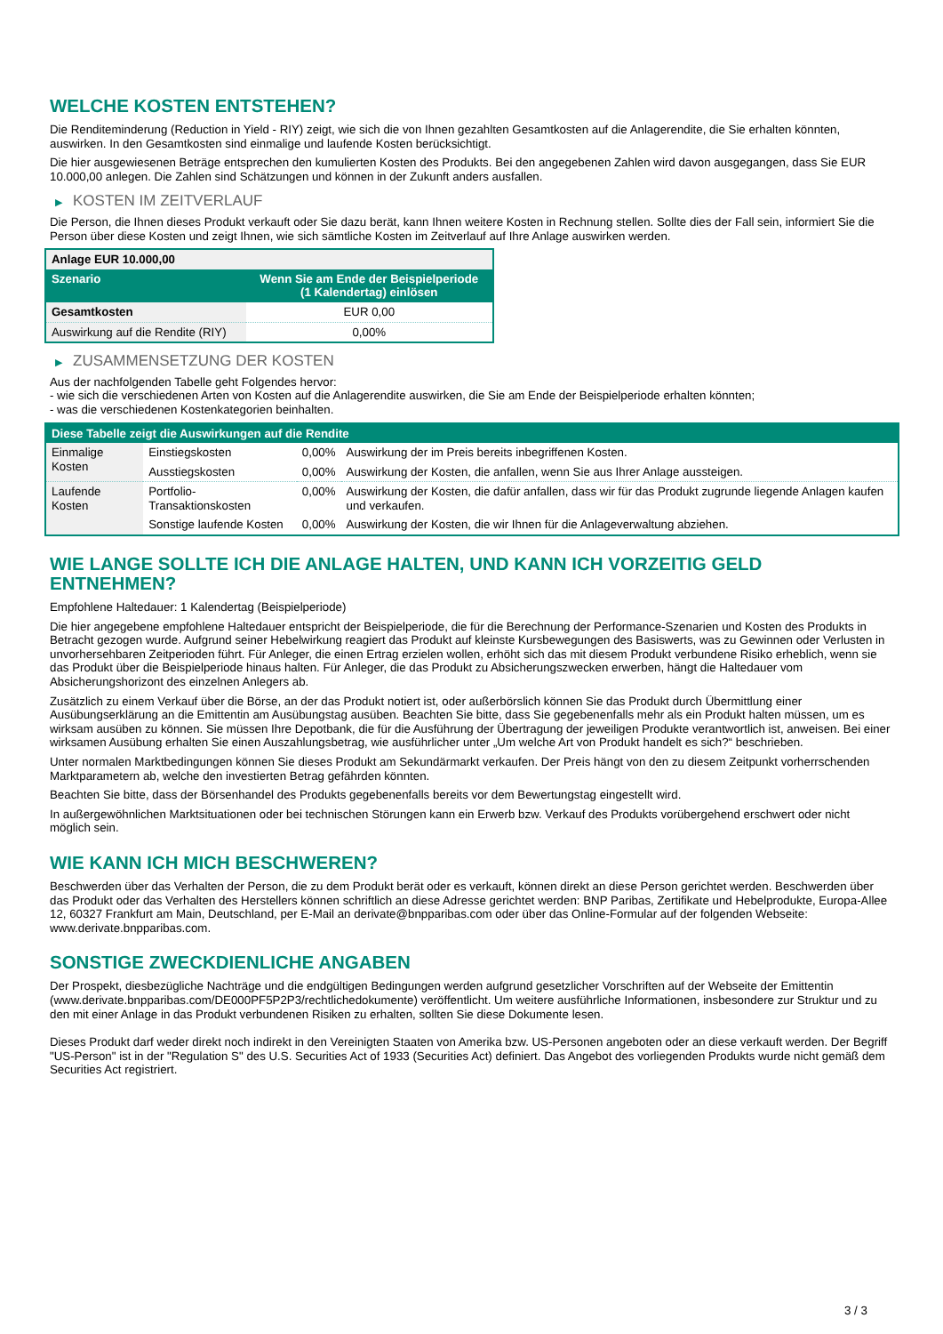WELCHE KOSTEN ENTSTEHEN?
Die Renditeminderung (Reduction in Yield - RIY) zeigt, wie sich die von Ihnen gezahlten Gesamtkosten auf die Anlagerendite, die Sie erhalten könnten, auswirken. In den Gesamtkosten sind einmalige und laufende Kosten berücksichtigt.
Die hier ausgewiesenen Beträge entsprechen den kumulierten Kosten des Produkts. Bei den angegebenen Zahlen wird davon ausgegangen, dass Sie EUR 10.000,00 anlegen. Die Zahlen sind Schätzungen und können in der Zukunft anders ausfallen.
▶ KOSTEN IM ZEITVERLAUF
Die Person, die Ihnen dieses Produkt verkauft oder Sie dazu berät, kann Ihnen weitere Kosten in Rechnung stellen. Sollte dies der Fall sein, informiert Sie die Person über diese Kosten und zeigt Ihnen, wie sich sämtliche Kosten im Zeitverlauf auf Ihre Anlage auswirken werden.
| Anlage EUR 10.000,00 | |
| --- | --- |
| Szenario | Wenn Sie am Ende der Beispielperiode (1 Kalendertag) einlösen |
| Gesamtkosten | EUR 0,00 |
| Auswirkung auf die Rendite (RIY) | 0,00% |
▶ ZUSAMMENSETZUNG DER KOSTEN
Aus der nachfolgenden Tabelle geht Folgendes hervor:
- wie sich die verschiedenen Arten von Kosten auf die Anlagerendite auswirken, die Sie am Ende der Beispielperiode erhalten könnten;
- was die verschiedenen Kostenkategorien beinhalten.
| Diese Tabelle zeigt die Auswirkungen auf die Rendite | | | |
| --- | --- | --- | --- |
| Einmalige Kosten | Einstiegskosten | 0,00% | Auswirkung der im Preis bereits inbegriffenen Kosten. |
| | Ausstiegskosten | 0,00% | Auswirkung der Kosten, die anfallen, wenn Sie aus Ihrer Anlage aussteigen. |
| Laufende Kosten | Portfolio-Transaktionskosten | 0,00% | Auswirkung der Kosten, die dafür anfallen, dass wir für das Produkt zugrunde liegende Anlagen kaufen und verkaufen. |
| | Sonstige laufende Kosten | 0,00% | Auswirkung der Kosten, die wir Ihnen für die Anlageverwaltung abziehen. |
WIE LANGE SOLLTE ICH DIE ANLAGE HALTEN, UND KANN ICH VORZEITIG GELD ENTNEHMEN?
Empfohlene Haltedauer: 1 Kalendertag (Beispielperiode)
Die hier angegebene empfohlene Haltedauer entspricht der Beispielperiode, die für die Berechnung der Performance-Szenarien und Kosten des Produkts in Betracht gezogen wurde. Aufgrund seiner Hebelwirkung reagiert das Produkt auf kleinste Kursbewegungen des Basiswerts, was zu Gewinnen oder Verlusten in unvorhersehbaren Zeitperioden führt. Für Anleger, die einen Ertrag erzielen wollen, erhöht sich das mit diesem Produkt verbundene Risiko erheblich, wenn sie das Produkt über die Beispielperiode hinaus halten. Für Anleger, die das Produkt zu Absicherungszwecken erwerben, hängt die Haltedauer vom Absicherungshorizont des einzelnen Anlegers ab.
Zusätzlich zu einem Verkauf über die Börse, an der das Produkt notiert ist, oder außerbörslich können Sie das Produkt durch Übermittlung einer Ausübungserklärung an die Emittentin am Ausübungstag ausüben. Beachten Sie bitte, dass Sie gegebenenfalls mehr als ein Produkt halten müssen, um es wirksam ausüben zu können. Sie müssen Ihre Depotbank, die für die Ausführung der Übertragung der jeweiligen Produkte verantwortlich ist, anweisen. Bei einer wirksamen Ausübung erhalten Sie einen Auszahlungsbetrag, wie ausführlicher unter „Um welche Art von Produkt handelt es sich?“ beschrieben.
Unter normalen Marktbedingungen können Sie dieses Produkt am Sekundärmarkt verkaufen. Der Preis hängt von den zu diesem Zeitpunkt vorherrschenden Marktparametern ab, welche den investierten Betrag gefährden könnten.
Beachten Sie bitte, dass der Börsenhandel des Produkts gegebenenfalls bereits vor dem Bewertungstag eingestellt wird.
In außergewöhnlichen Marktsituationen oder bei technischen Störungen kann ein Erwerb bzw. Verkauf des Produkts vorübergehend erschwert oder nicht möglich sein.
WIE KANN ICH MICH BESCHWEREN?
Beschwerden über das Verhalten der Person, die zu dem Produkt berät oder es verkauft, können direkt an diese Person gerichtet werden. Beschwerden über das Produkt oder das Verhalten des Herstellers können schriftlich an diese Adresse gerichtet werden: BNP Paribas, Zertifikate und Hebelprodukte, Europa-Allee 12, 60327 Frankfurt am Main, Deutschland, per E-Mail an derivate@bnpparibas.com oder über das Online-Formular auf der folgenden Webseite: www.derivate.bnpparibas.com.
SONSTIGE ZWECKDIENLICHE ANGABEN
Der Prospekt, diesbezügliche Nachträge und die endgültigen Bedingungen werden aufgrund gesetzlicher Vorschriften auf der Webseite der Emittentin (www.derivate.bnpparibas.com/DE000PF5P2P3/rechtlichedokumente) veröffentlicht. Um weitere ausführliche Informationen, insbesondere zur Struktur und zu den mit einer Anlage in das Produkt verbundenen Risiken zu erhalten, sollten Sie diese Dokumente lesen.
Dieses Produkt darf weder direkt noch indirekt in den Vereinigten Staaten von Amerika bzw. US-Personen angeboten oder an diese verkauft werden. Der Begriff "US-Person" ist in der "Regulation S" des U.S. Securities Act of 1933 (Securities Act) definiert. Das Angebot des vorliegenden Produkts wurde nicht gemäß dem Securities Act registriert.
3 / 3